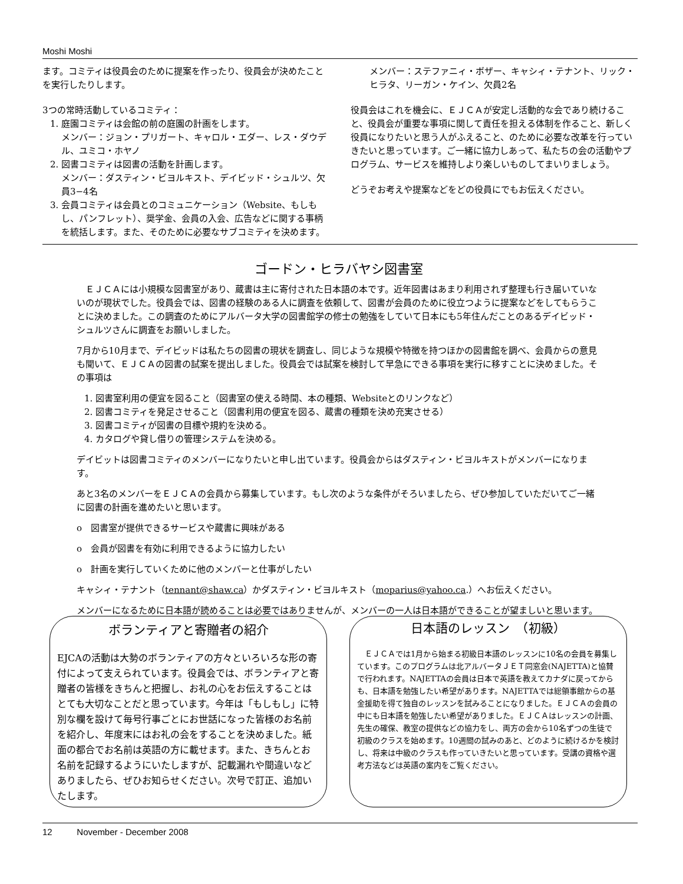Moshi Moshi
ます。コミティは役員会のために提案を作ったり、役員会が決めたことを実行したりします。
3つの常時活動しているコミティ：
1. 庭園コミティは会館の前の庭園の計画をします。
メンバー：ジョン・プリガート、キャロル・エダー、レス・ダウデル、ユミコ・ホヤノ
2. 図書コミティは図書の活動を計画します。
メンバー：ダスティン・ビヨルキスト、デイビッド・シュルツ、欠員3−4名
3. 会員コミティは会員とのコミュニケーション（Website、もしもし、パンフレット）、奨学金、会員の入会、広告などに関する事柄を統括します。また、そのために必要なサブコミティを決めます。
メンバー：ステファニィ・ボザー、キャシィ・テナント、リック・ヒラタ、リーガン・ケイン、欠員2名
役員会はこれを機会に、ＥＪＣＡが安定し活動的な会であり続けること、役員会が重要な事項に関して責任を担える体制を作ること、新しく役員になりたいと思う人がふえること、のために必要な改革を行っていきたいと思っています。ご一緒に協力しあって、私たちの会の活動やプログラム、サービスを維持しより楽しいものしてまいりましょう。
どうぞお考えや提案などをどの役員にでもお伝えください。
ゴードン・ヒラバヤシ図書室
　ＥＪＣＡには小規模な図書室があり、蔵書は主に寄付された日本語の本です。近年図書はあまり利用されず整理も行き届いていないのが現状でした。役員会では、図書の経験のある人に調査を依頼して、図書が会員のために役立つように提案などをしてもらうことに決めました。この調査のためにアルバータ大学の図書館学の修士の勉強をしていて日本にも5年住んだことのあるデイビッド・シュルツさんに調査をお願いしました。
7月から10月まで、デイビッドは私たちの図書の現状を調査し、同じような規模や特徴を持つほかの図書館を調べ、会員からの意見も聞いて、ＥＪＣＡの図書の試案を提出しました。役員会では試案を検討して早急にできる事項を実行に移すことに決めました。その事項は
1. 図書室利用の便宜を図ること（図書室の使える時間、本の種類、Websiteとのリンクなど）
2. 図書コミティを発足させること（図書利用の便宜を図る、蔵書の種類を決め充実させる）
3. 図書コミティが図書の目標や規約を決める。
4. カタログや貸し借りの管理システムを決める。
デイビットは図書コミティのメンバーになりたいと申し出ています。役員会からはダスティン・ビヨルキストがメンバーになります。
あと3名のメンバーをＥＪＣＡの会員から募集しています。もし次のような条件がそろいましたら、ぜひ参加していただいてご一緒に図書の計画を進めたいと思います。
o　図書室が提供できるサービスや蔵書に興味がある
o　会員が図書を有効に利用できるように協力したい
o　計画を実行していくために他のメンバーと仕事がしたい
キャシィ・テナント（tennant@shaw.ca）かダスティン・ビヨルキスト（moparius@yahoo.ca.）へお伝えください。
メンバーになるために日本語が読めることは必要ではありませんが、メンバーの一人は日本語ができることが望ましいと思います。
ボランティアと寄贈者の紹介
EJCAの活動は大勢のボランティアの方々といろいろな形の寄付によって支えられています。役員会では、ボランティアと寄贈者の皆様をきちんと把握し、お礼の心をお伝えすることはとても大切なことだと思っています。今年は「もしもし」に特別な欄を設けて毎号行事ごとにお世話になった皆様のお名前を紹介し、年度末にはお礼の会をすることを決めました。紙面の都合でお名前は英語の方に載せます。また、きちんとお名前を記録するようにいたしますが、記載漏れや間違いなどありましたら、ぜひお知らせください。次号で訂正、追加いたします。
日本語のレッスン　（初級）
　ＥＪＣＡでは1月から始まる初級日本語のレッスンに10名の会員を募集しています。このプログラムは北アルバータＪＥＴ同窓会(NAJETTA)と協賛で行われます。NAJETTAの会員は日本で英語を教えてカナダに戻ってからも、日本語を勉強したい希望があります。NAJETTAでは総領事館からの基金援助を得て独自のレッスンを試みることになりました。ＥＪＣＡの会員の中にも日本語を勉強したい希望がありました。ＥＪＣＡはレッスンの計画、先生の確保、教室の提供などの協力をし、両方の会から10名ずつの生徒で初級のクラスを始めます。10週間の試みのあと、どのように続けるかを検討し、将来は中級のクラスも作っていきたいと思っています。受講の資格や選考方法などは英語の案内をご覧ください。
12 November - December 2008